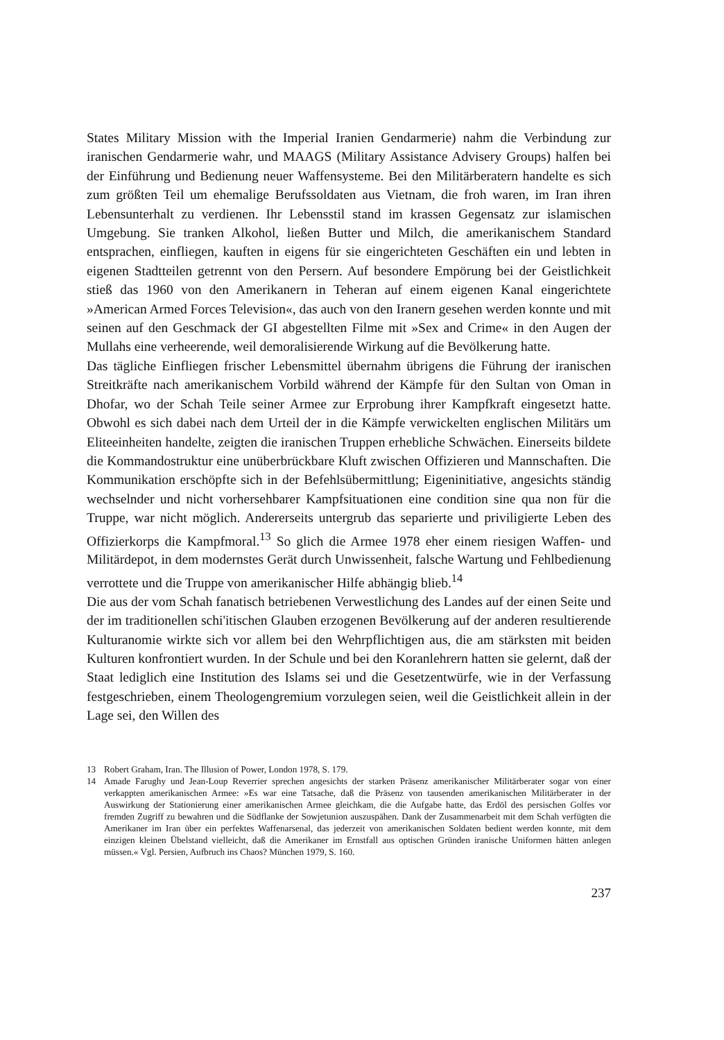States Military Mission with the Imperial Iranien Gendarmerie) nahm die Verbindung zur iranischen Gendarmerie wahr, und MAAGS (Military Assistance Advisery Groups) halfen bei der Einführung und Bedienung neuer Waffensysteme. Bei den Militärberatern handelte es sich zum größten Teil um ehemalige Berufssoldaten aus Vietnam, die froh waren, im Iran ihren Lebensunterhalt zu verdienen. Ihr Lebensstil stand im krassen Gegensatz zur islamischen Umgebung. Sie tranken Alkohol, ließen Butter und Milch, die amerikanischem Standard entsprachen, einfliegen, kauften in eigens für sie eingerichteten Geschäften ein und lebten in eigenen Stadtteilen getrennt von den Persern. Auf besondere Empörung bei der Geistlichkeit stieß das 1960 von den Amerikanern in Teheran auf einem eigenen Kanal eingerichtete »American Armed Forces Television«, das auch von den Iranern gesehen werden konnte und mit seinen auf den Geschmack der GI abgestellten Filme mit »Sex and Crime« in den Augen der Mullahs eine verheerende, weil demoralisierende Wirkung auf die Bevölkerung hatte.
Das tägliche Einfliegen frischer Lebensmittel übernahm übrigens die Führung der iranischen Streitkräfte nach amerikanischem Vorbild während der Kämpfe für den Sultan von Oman in Dhofar, wo der Schah Teile seiner Armee zur Erprobung ihrer Kampfkraft eingesetzt hatte. Obwohl es sich dabei nach dem Urteil der in die Kämpfe verwickelten englischen Militärs um Eliteeinheiten handelte, zeigten die iranischen Truppen erhebliche Schwächen. Einerseits bildete die Kommandostruktur eine unüberbrückbare Kluft zwischen Offizieren und Mannschaften. Die Kommunikation erschöpfte sich in der Befehlsübermittlung; Eigeninitiative, angesichts ständig wechselnder und nicht vorhersehbarer Kampfsituationen eine condition sine qua non für die Truppe, war nicht möglich. Andererseits untergrub das separierte und priviligierte Leben des Offizierkorps die Kampfmoral.<sup>13</sup> So glich die Armee 1978 eher einem riesigen Waffen- und Militärdepot, in dem modernstes Gerät durch Unwissenheit, falsche Wartung und Fehlbedienung verrottete und die Truppe von amerikanischer Hilfe abhängig blieb.<sup>14</sup>
Die aus der vom Schah fanatisch betriebenen Verwestlichung des Landes auf der einen Seite und der im traditionellen schi'itischen Glauben erzogenen Bevölkerung auf der anderen resultierende Kulturanomie wirkte sich vor allem bei den Wehrpflichtigen aus, die am stärksten mit beiden Kulturen konfrontiert wurden. In der Schule und bei den Koranlehrern hatten sie gelernt, daß der Staat lediglich eine Institution des Islams sei und die Gesetzentwürfe, wie in der Verfassung festgeschrieben, einem Theologengremium vorzulegen seien, weil die Geistlichkeit allein in der Lage sei, den Willen des
13 Robert Graham, Iran. The Illusion of Power, London 1978, S. 179.
14 Amade Farughy und Jean-Loup Reverrier sprechen angesichts der starken Präsenz amerikanischer Militärberater sogar von einer verkappten amerikanischen Armee: »Es war eine Tatsache, daß die Präsenz von tausenden amerikanischen Militärberater in der Auswirkung der Stationierung einer amerikanischen Armee gleichkam, die die Aufgabe hatte, das Erdöl des persischen Golfes vor fremden Zugriff zu bewahren und die Südflanke der Sowjetunion auszuspähen. Dank der Zusammenarbeit mit dem Schah verfügten die Amerikaner im Iran über ein perfektes Waffenarsenal, das jederzeit von amerikanischen Soldaten bedient werden konnte, mit dem einzigen kleinen Übelstand vielleicht, daß die Amerikaner im Ernstfall aus optischen Gründen iranische Uniformen hätten anlegen müssen.« Vgl. Persien, Aufbruch ins Chaos? München 1979, S. 160.
237